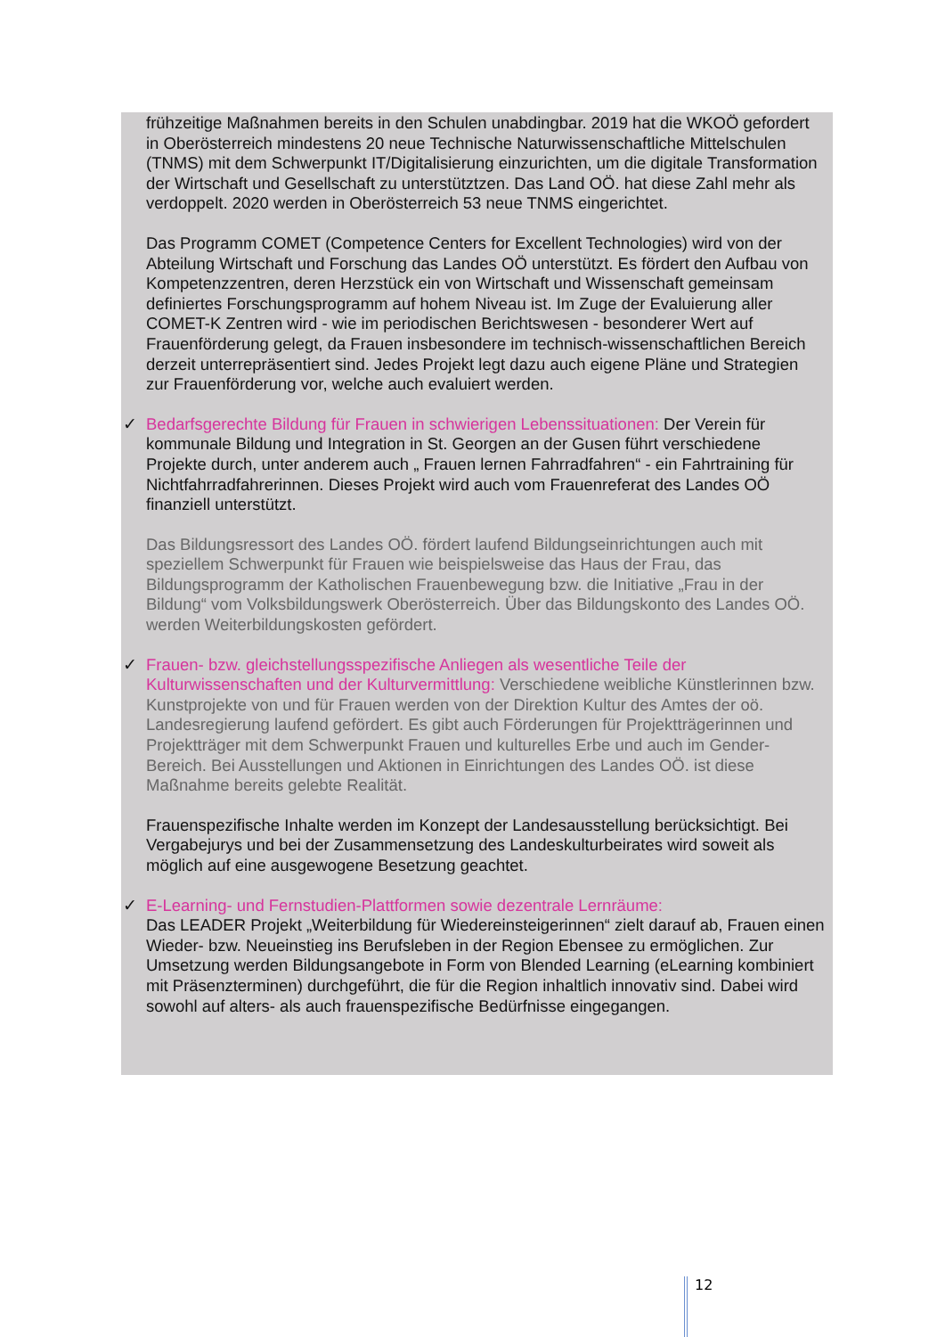frühzeitige Maßnahmen bereits in den Schulen unabdingbar. 2019 hat die WKOÖ gefordert in Oberösterreich mindestens 20 neue Technische Naturwissenschaftliche Mittelschulen (TNMS) mit dem Schwerpunkt IT/Digitalisierung einzurichten, um die digitale Transformation der Wirtschaft und Gesellschaft zu unterstütztzen. Das Land OÖ. hat diese Zahl mehr als verdoppelt. 2020 werden in Oberösterreich 53 neue TNMS eingerichtet.
Das Programm COMET (Competence Centers for Excellent Technologies) wird von der Abteilung Wirtschaft und Forschung das Landes OÖ unterstützt. Es fördert den Aufbau von Kompetenzzentren, deren Herzstück ein von Wirtschaft und Wissenschaft gemeinsam definiertes Forschungsprogramm auf hohem Niveau ist. Im Zuge der Evaluierung aller COMET-K Zentren wird - wie im periodischen Berichtswesen - besonderer Wert auf Frauenförderung gelegt, da Frauen insbesondere im technisch-wissenschaftlichen Bereich derzeit unterrepräsentiert sind. Jedes Projekt legt dazu auch eigene Pläne und Strategien zur Frauenförderung vor, welche auch evaluiert werden.
✓
Bedarfsgerechte Bildung für Frauen in schwierigen Lebenssituationen: Der Verein für kommunale Bildung und Integration in St. Georgen an der Gusen führt verschiedene Projekte durch, unter anderem auch „ Frauen lernen Fahrradfahren“ - ein Fahrtraining für Nichtfahrradfahrerinnen. Dieses Projekt wird auch vom Frauenreferat des Landes OÖ finanziell unterstützt.
Das Bildungsressort des Landes OÖ. fördert laufend Bildungseinrichtungen auch mit speziellem Schwerpunkt für Frauen wie beispielsweise das Haus der Frau, das Bildungsprogramm der Katholischen Frauenbewegung bzw. die Initiative „Frau in der Bildung“ vom Volksbildungswerk Oberösterreich. Über das Bildungskonto des Landes OÖ. werden Weiterbildungskosten gefördert.
✓
Frauen- bzw. gleichstellungsspezifische Anliegen als wesentliche Teile der Kulturwissenschaften und der Kulturvermittlung: Verschiedene weibliche Künstlerinnen bzw. Kunstprojekte von und für Frauen werden von der Direktion Kultur des Amtes der oö. Landesregierung laufend gefördert. Es gibt auch Förderungen für Projektträgerinnen und Projektträger mit dem Schwerpunkt Frauen und kulturelles Erbe und auch im Gender-Bereich. Bei Ausstellungen und Aktionen in Einrichtungen des Landes OÖ. ist diese Maßnahme bereits gelebte Realität.
Frauenspezifische Inhalte werden im Konzept der Landesausstellung berücksichtigt. Bei Vergabejurys und bei der Zusammensetzung des Landeskulturbeirates wird soweit als möglich auf eine ausgewogene Besetzung geachtet.
✓
E-Learning- und Fernstudien-Plattformen sowie dezentrale Lernräume:
Das LEADER Projekt „Weiterbildung für Wiedereinsteigerinnen“ zielt darauf ab, Frauen einen Wieder- bzw. Neueinstieg ins Berufsleben in der Region Ebensee zu ermöglichen. Zur Umsetzung werden Bildungsangebote in Form von Blended Learning (eLearning kombiniert mit Präsenzterminen) durchgeführt, die für die Region inhaltlich innovativ sind. Dabei wird sowohl auf alters- als auch frauenspezifische Bedürfnisse eingegangen.
12